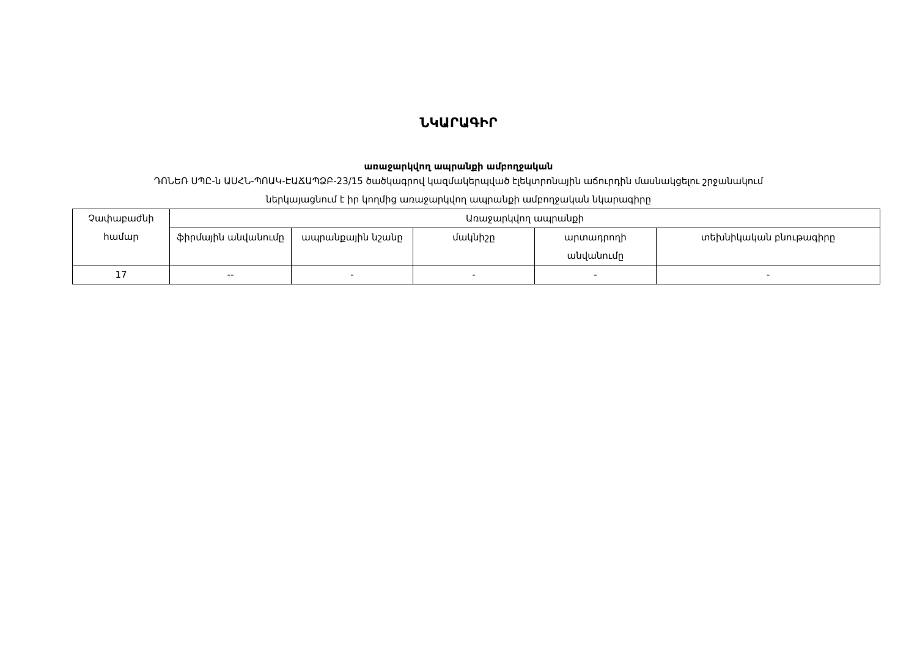ՆԿԱՐԱԳԻՐ
առաջարկվող ապրանքի ամբողջական
ԴՈՆԵՌ ՍՊԸ-ն ԱՍՀՆ-ՊՈԱԿ-ԷԱՃԱՊՁԲ-23/15 ծածկագրով կազմակերպված էլեկտրոնային աճուրդին մասնակցելու շրջանակում
ներկայացնում է իր կողմից առաջարկվող ապրանքի ամբողջական նկարագիրը
| Չափաբաժնի համար | Առաջարկվող ապրանքի | | | | |
| --- | --- | --- | --- | --- | --- |
| | ֆիրմային անվանումը | ապրանքային նշանը | մակնիշը | արտադրողի անվանումը | տեխնիկական բնութագիրը |
| 17 | -- | - | - | - | - |